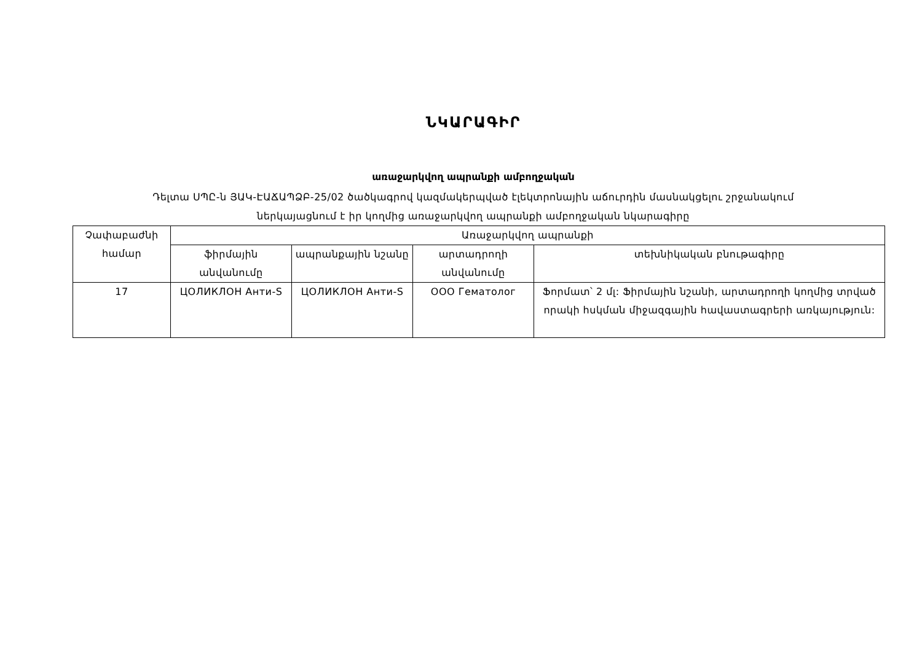ՆԿԱՐԱԳԻՐ
առաջարկվող ապրանքի ամբողջական
Դելտա ՍՊԸ-ն ՅԱԿ-ԷԱՃԱՊՁԲ-25/02 ծածկագրով կազմակերպված էլեկտրոնային աճուրդին մասնակցելու շրջանակում
ներկայացնում է իր կողմից առաջարկվող ապրանքի ամբողջական նկարագիրը
| Չափաբաժնի համար | Առաջարկվող ապրանքի | | | |
| --- | --- | --- | --- | --- |
| | ֆիրմային անվանումը | ապրանքային նշանը | արտադրողի անվանումը | տեխնիկական բնութագիրը |
| 17 | ЦОЛИКЛОН Анти-S | ЦОЛИКЛОН Анти-S | ООО Гематолог | Ֆորմատ՝ 2 մլ: Ֆիրմային նշանի, արտադրողի կողմից տրված որակի հսկման միջազգային հավաստագրերի առկայություն: |